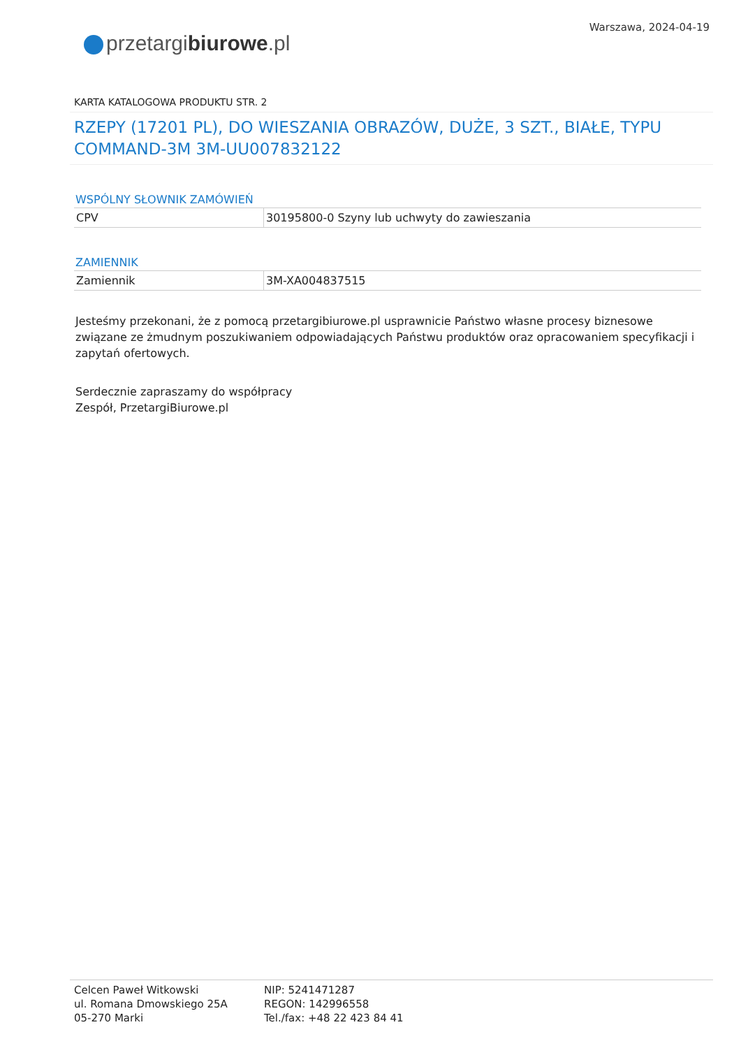przetargibiurowe.pl
Warszawa, 2024-04-19
KARTA KATALOGOWA PRODUKTU STR. 2
RZEPY (17201 PL), DO WIESZANIA OBRAZÓW, DUŻE, 3 SZT., BIAŁE, TYPU COMMAND-3M 3M-UU007832122
WSPÓLNY SŁOWNIK ZAMÓWIEŃ
| CPV | 30195800-0 Szyny lub uchwyty do zawieszania |
ZAMIENNIK
| Zamiennik | 3M-XA004837515 |
Jesteśmy przekonani, że z pomocą przetargibiurowe.pl usprawnicie Państwo własne procesy biznesowe związane ze żmudnym poszukiwaniem odpowiadających Państwu produktów oraz opracowaniem specyfikacji i zapytań ofertowych.
Serdecznie zapraszamy do współpracy
Zespół, PrzetargiBiurowe.pl
Celcen Paweł Witkowski
ul. Romana Dmowskiego 25A
05-270 Marki
NIP: 5241471287
REGON: 142996558
Tel./fax: +48 22 423 84 41